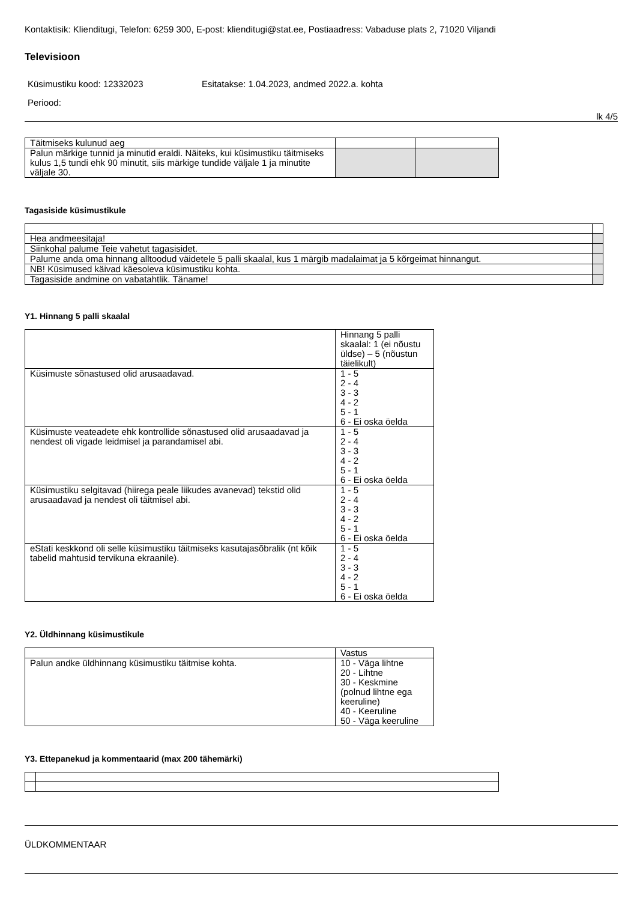Kontaktisik: Klienditugi, Telefon: 6259 300, E-post: klienditugi@stat.ee, Postiaadress: Vabaduse plats 2, 71020 Viljandi
Televisioon
Küsimustiku kood: 12332023 Esitatakse: 1.04.2023, andmed 2022.a. kohta
Periood:
lk 4/5
| Täitmiseks kulunud aeg | | |
| Palun märkige tunnid ja minutid eraldi. Näiteks, kui küsimustiku täitmiseks kulus 1,5 tundi ehk 90 minutit, siis märkige tundide väljale 1 ja minutite väljale 30. | | |
Tagasiside küsimustikule
| Hea andmeesitaja! | |
| Siinkohal palume Teie vahetut tagasisidet. | |
| Palume anda oma hinnang alltoodud väidetele 5 palli skaalal, kus 1 märgib madalaimat ja 5 kõrgeimat hinnangut. | |
| NB! Küsimused käivad käesoleva küsimustiku kohta. | |
| Tagasiside andmine on vabatahtlik. Täname! | |
Y1. Hinnang 5 palli skaalal
| | Hinnang 5 palli skaalal: 1 (ei nõustu üldse) – 5 (nõustun täielikult) |
| --- | --- |
| Küsimuste sõnastused olid arusaadavad. | 1 - 5 2 - 4 3 - 3 4 - 2 5 - 1 6 - Ei oska öelda |
| Küsimuste veateadete ehk kontrollide sõnastused olid arusaadavad ja nendest oli vigade leidmisel ja parandamisel abi. | 1 - 5 2 - 4 3 - 3 4 - 2 5 - 1 6 - Ei oska öelda |
| Küsimustiku selgitavad (hiirega peale liikudes avanevad) tekstid olid arusaadavad ja nendest oli täitmisel abi. | 1 - 5 2 - 4 3 - 3 4 - 2 5 - 1 6 - Ei oska öelda |
| eStati keskkond oli selle küsimustiku täitmiseks kasutajasõbralik (nt kõik tabelid mahtusid tervikuna ekraanile). | 1 - 5 2 - 4 3 - 3 4 - 2 5 - 1 6 - Ei oska öelda |
Y2. Üldhinnang küsimustikule
| | Vastus |
| --- | --- |
| Palun andke üldhinnang küsimustiku täitmise kohta. | 10 - Väga lihtne 20 - Lihtne 30 - Keskmine (polnud lihtne ega keeruline) 40 - Keeruline 50 - Väga keeruline |
Y3. Ettepanekud ja kommentaarid (max 200 tähemärki)
ÜLDKOMMENTAAR